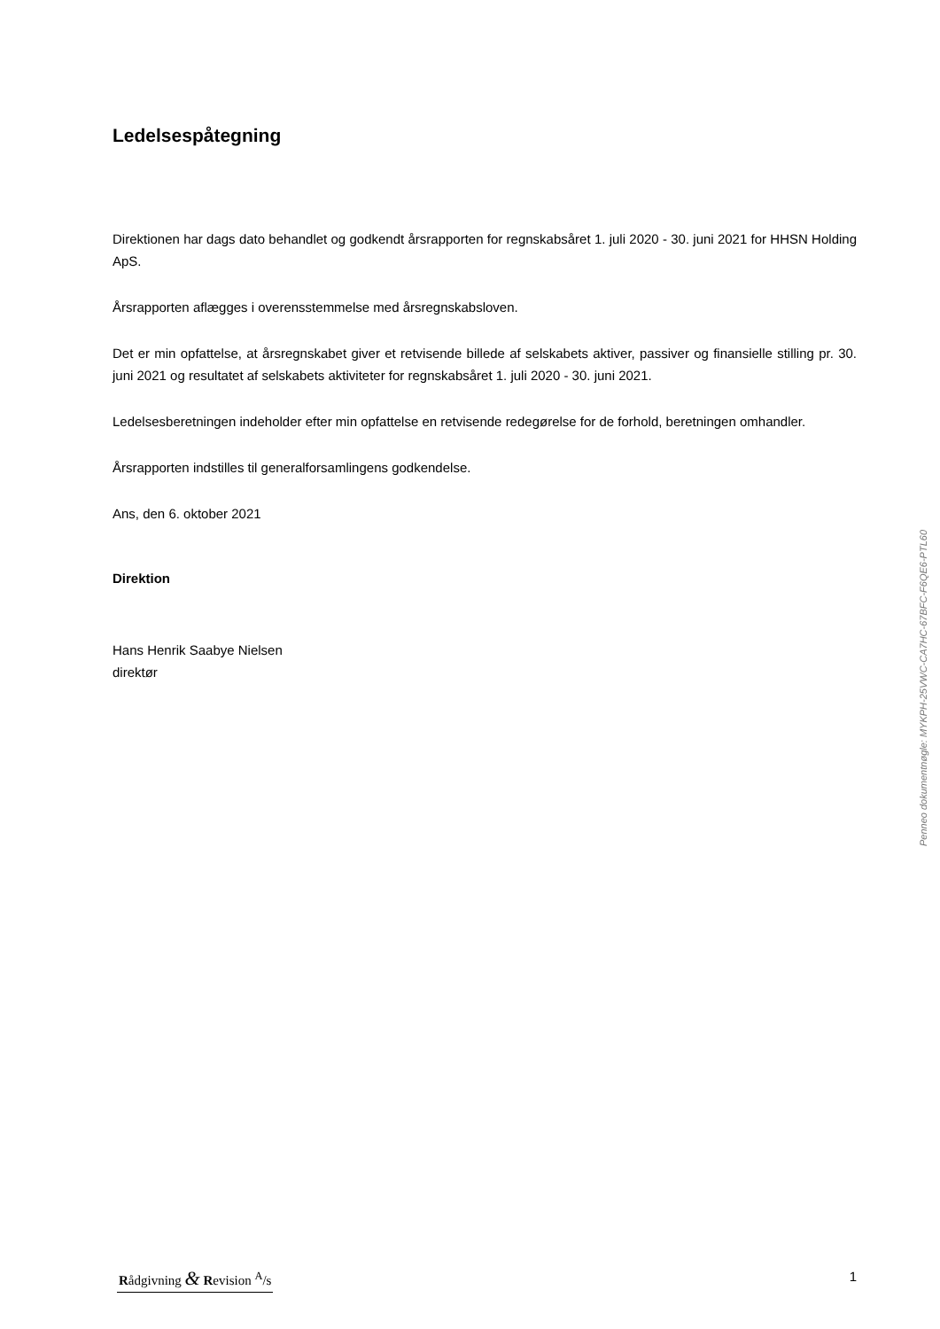Ledelsespåtegning
Direktionen har dags dato behandlet og godkendt årsrapporten for regnskabsåret 1. juli 2020 - 30. juni 2021 for HHSN Holding ApS.
Årsrapporten aflægges i overensstemmelse med årsregnskabsloven.
Det er min opfattelse, at årsregnskabet giver et retvisende billede af selskabets aktiver, passiver og finansielle stilling pr. 30. juni 2021 og resultatet af selskabets aktiviteter for regnskabsåret 1. juli 2020 - 30. juni 2021.
Ledelsesberetningen indeholder efter min opfattelse en retvisende redegørelse for de forhold, beretningen omhandler.
Årsrapporten indstilles til generalforsamlingens godkendelse.
Ans, den 6. oktober 2021
Direktion
Hans Henrik Saabye Nielsen
direktør
Penneo dokumentnøgle: MYKPH-25VWC-CA7HC-67BFC-F6QE6-PTL60
Rådgivning & Revision <sup>A</sup>/s 1